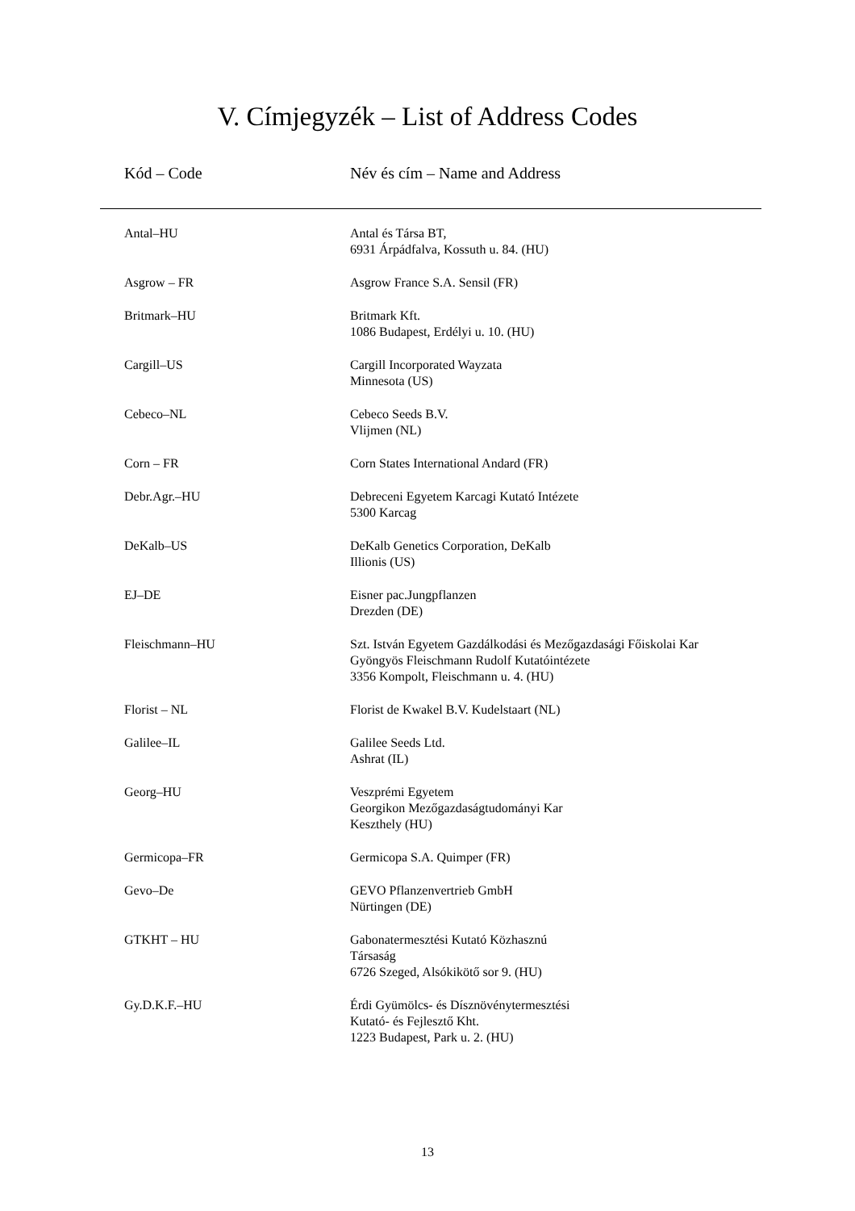V. Címjegyzék – List of Address Codes
| Kód – Code | Név és cím – Name and Address |
| --- | --- |
| Antal–HU | Antal és Társa BT, 6931 Árpádfalva, Kossuth u. 84. (HU) |
| Asgrow – FR | Asgrow France S.A. Sensil (FR) |
| Britmark–HU | Britmark Kft. 1086 Budapest, Erdélyi u. 10. (HU) |
| Cargill–US | Cargill Incorporated Wayzata Minnesota (US) |
| Cebeco–NL | Cebeco Seeds B.V. Vlijmen (NL) |
| Corn – FR | Corn States International Andard (FR) |
| Debr.Agr.–HU | Debreceni Egyetem Karcagi Kutató Intézete 5300 Karcag |
| DeKalb–US | DeKalb Genetics Corporation, DeKalb Illionis (US) |
| EJ–DE | Eisner pac.Jungpflanzen Drezden (DE) |
| Fleischmann–HU | Szt. István Egyetem Gazdálkodási és Mezőgazdasági Főiskolai Kar Gyöngyös Fleischmann Rudolf Kutatóintézete 3356 Kompolt, Fleischmann u. 4. (HU) |
| Florist – NL | Florist de Kwakel B.V. Kudelstaart (NL) |
| Galilee–IL | Galilee Seeds Ltd. Ashrat (IL) |
| Georg–HU | Veszprémi Egyetem Georgikon Mezőgazdaságtudományi Kar Keszthely (HU) |
| Germicopa–FR | Germicopa S.A. Quimper (FR) |
| Gevo–De | GEVO Pflanzenvertrieb GmbH Nürtingen (DE) |
| GTKHT – HU | Gabonatermesztési Kutató Közhasznú Társaság 6726 Szeged, Alsókikötő sor 9. (HU) |
| Gy.D.K.F.–HU | Érdi Gyümölcs- és Dísznövénytermesztési Kutató- és Fejlesztő Kht. 1223 Budapest, Park u. 2. (HU) |
13